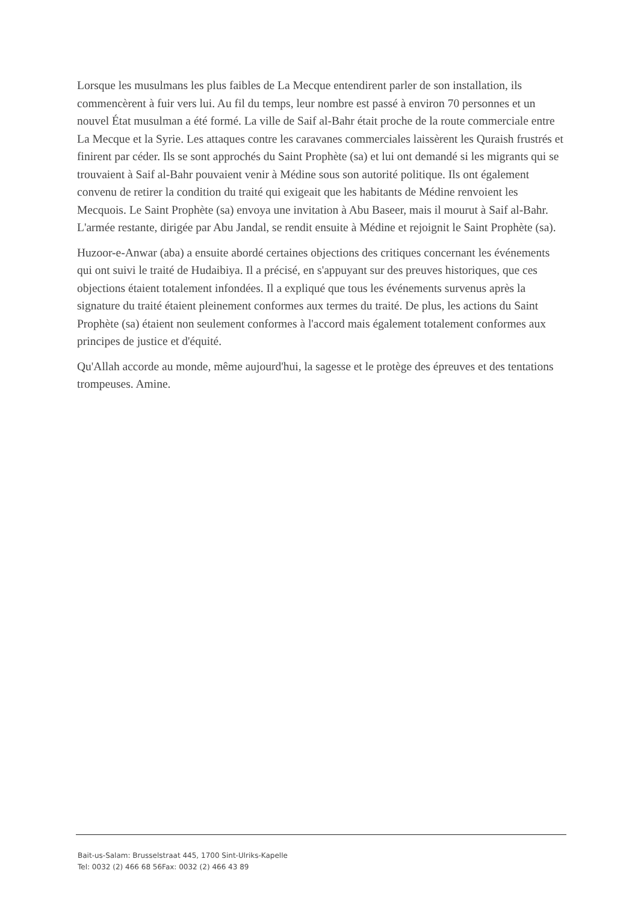Lorsque les musulmans les plus faibles de La Mecque entendirent parler de son installation, ils commencèrent à fuir vers lui. Au fil du temps, leur nombre est passé à environ 70 personnes et un nouvel État musulman a été formé. La ville de Saif al-Bahr était proche de la route commerciale entre La Mecque et la Syrie. Les attaques contre les caravanes commerciales laissèrent les Quraish frustrés et finirent par céder. Ils se sont approchés du Saint Prophète (sa) et lui ont demandé si les migrants qui se trouvaient à Saif al-Bahr pouvaient venir à Médine sous son autorité politique. Ils ont également convenu de retirer la condition du traité qui exigeait que les habitants de Médine renvoient les Mecquois. Le Saint Prophète (sa) envoya une invitation à Abu Baseer, mais il mourut à Saif al-Bahr. L'armée restante, dirigée par Abu Jandal, se rendit ensuite à Médine et rejoignit le Saint Prophète (sa).
Huzoor-e-Anwar (aba) a ensuite abordé certaines objections des critiques concernant les événements qui ont suivi le traité de Hudaibiya. Il a précisé, en s'appuyant sur des preuves historiques, que ces objections étaient totalement infondées. Il a expliqué que tous les événements survenus après la signature du traité étaient pleinement conformes aux termes du traité. De plus, les actions du Saint Prophète (sa) étaient non seulement conformes à l'accord mais également totalement conformes aux principes de justice et d'équité.
Qu'Allah accorde au monde, même aujourd'hui, la sagesse et le protège des épreuves et des tentations trompeuses. Amine.
Bait-us-Salam: Brusselstraat 445, 1700 Sint-Ulriks-Kapelle
Tel: 0032 (2) 466 68 56Fax: 0032 (2) 466 43 89